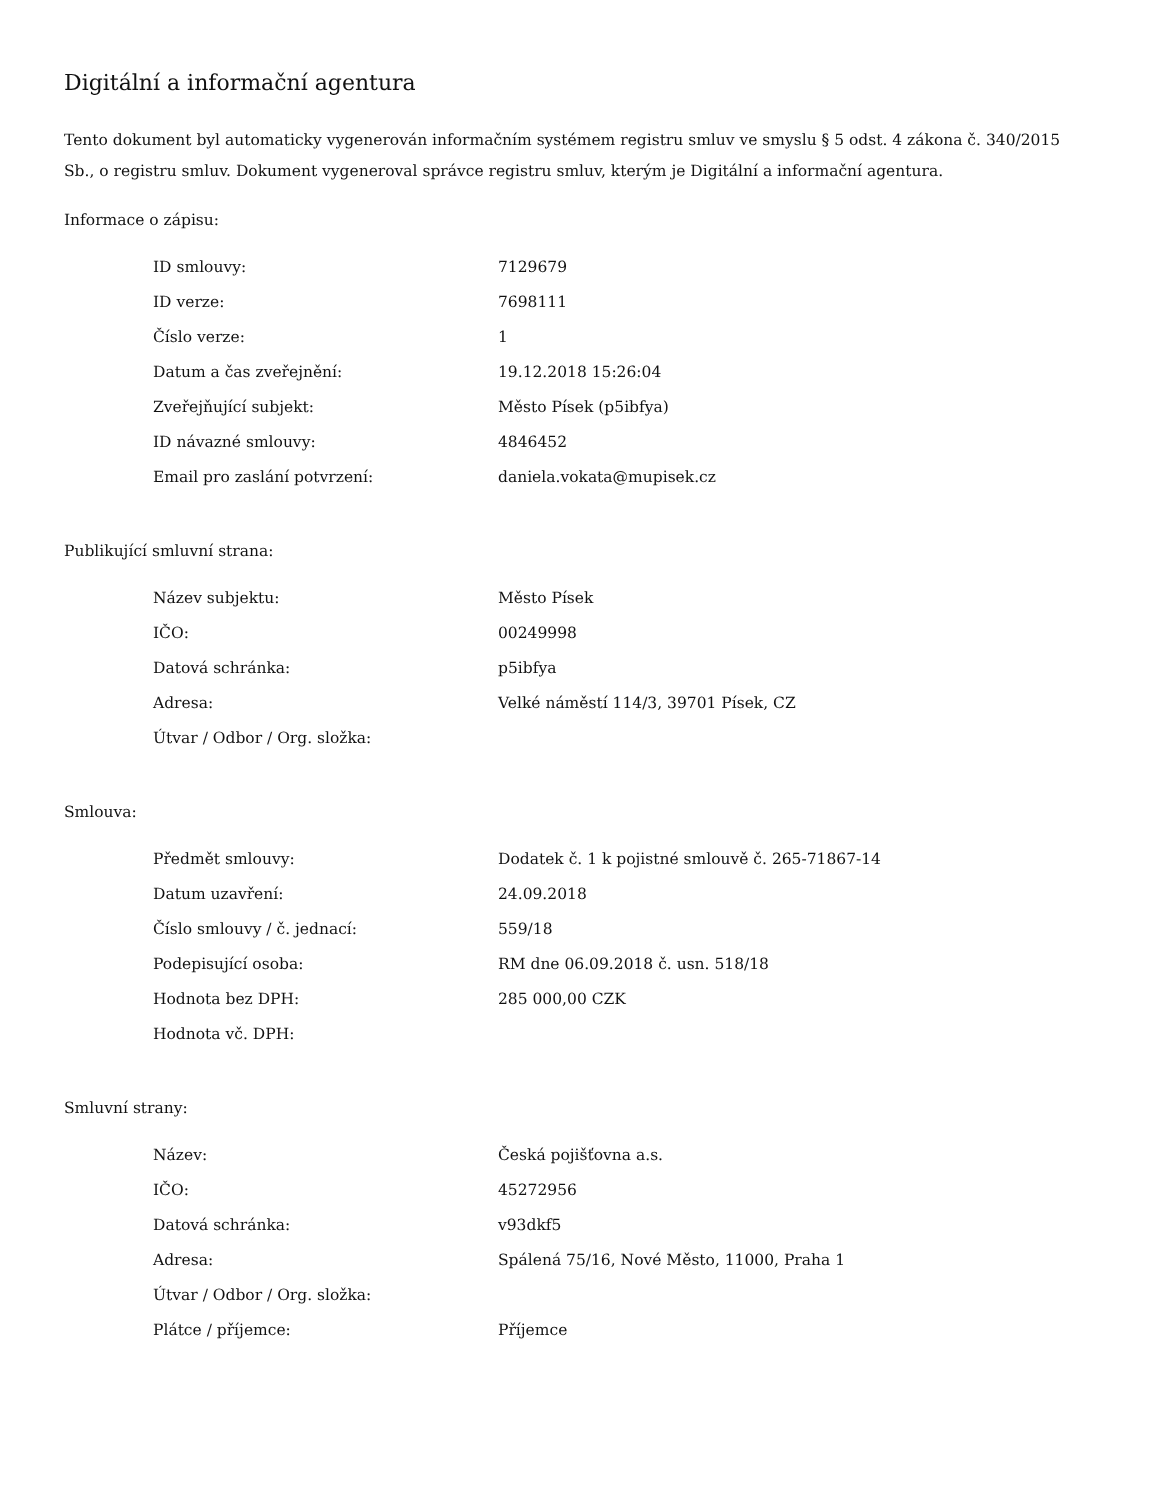Digitální a informační agentura
Tento dokument byl automaticky vygenerován informačním systémem registru smluv ve smyslu § 5 odst. 4 zákona č. 340/2015 Sb., o registru smluv. Dokument vygeneroval správce registru smluv, kterým je Digitální a informační agentura.
Informace o zápisu:
| ID smlouvy: | 7129679 |
| ID verze: | 7698111 |
| Číslo verze: | 1 |
| Datum a čas zveřejnění: | 19.12.2018 15:26:04 |
| Zveřejňující subjekt: | Město Písek (p5ibfya) |
| ID návazné smlouvy: | 4846452 |
| Email pro zaslání potvrzení: | daniela.vokata@mupisek.cz |
Publikující smluvní strana:
| Název subjektu: | Město Písek |
| IČO: | 00249998 |
| Datová schránka: | p5ibfya |
| Adresa: | Velké náměstí 114/3, 39701 Písek, CZ |
| Útvar / Odbor / Org. složka: | |
Smlouva:
| Předmět smlouvy: | Dodatek č. 1 k pojistné smlouvě č. 265-71867-14 |
| Datum uzavření: | 24.09.2018 |
| Číslo smlouvy / č. jednací: | 559/18 |
| Podepisující osoba: | RM dne 06.09.2018 č. usn. 518/18 |
| Hodnota bez DPH: | 285 000,00 CZK |
| Hodnota vč. DPH: | |
Smluvní strany:
| Název: | Česká pojišťovna a.s. |
| IČO: | 45272956 |
| Datová schránka: | v93dkf5 |
| Adresa: | Spálená 75/16, Nové Město, 11000, Praha 1 |
| Útvar / Odbor / Org. složka: | |
| Plátce / příjemce: | Příjemce |